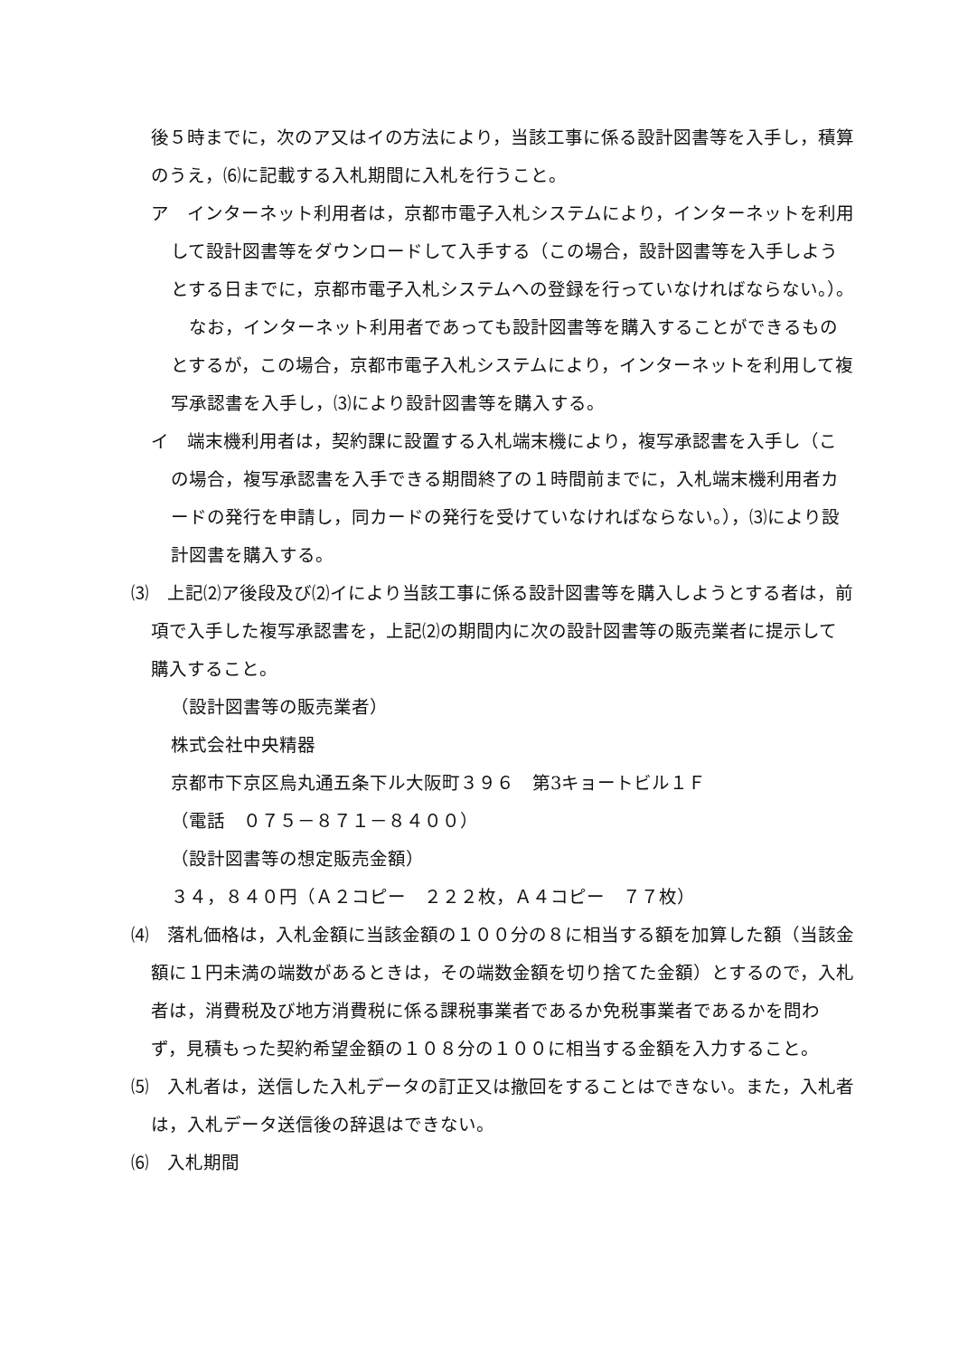後５時までに，次のア又はイの方法により，当該工事に係る設計図書等を入手し，積算のうえ，⑹に記載する入札期間に入札を行うこと。
ア　インターネット利用者は，京都市電子入札システムにより，インターネットを利用して設計図書等をダウンロードして入手する（この場合，設計図書等を入手しようとする日までに，京都市電子入札システムへの登録を行っていなければならない。）。
　なお，インターネット利用者であっても設計図書等を購入することができるものとするが，この場合，京都市電子入札システムにより，インターネットを利用して複写承認書を入手し，⑶により設計図書等を購入する。
イ　端末機利用者は，契約課に設置する入札端末機により，複写承認書を入手し（この場合，複写承認書を入手できる期間終了の１時間前までに，入札端末機利用者カードの発行を申請し，同カードの発行を受けていなければならない。），⑶により設計図書を購入する。
⑶　上記⑵ア後段及び⑵イにより当該工事に係る設計図書等を購入しようとする者は，前項で入手した複写承認書を，上記⑵の期間内に次の設計図書等の販売業者に提示して購入すること。
（設計図書等の販売業者）
株式会社中央精器
京都市下京区烏丸通五条下ル大阪町３９６　第3キョートビル１Ｆ
（電話　０７５－８７１－８４００）
（設計図書等の想定販売金額）
３４，８４０円（Ａ２コピー　２２２枚，Ａ４コピー　７７枚）
⑷　落札価格は，入札金額に当該金額の１００分の８に相当する額を加算した額（当該金額に１円未満の端数があるときは，その端数金額を切り捨てた金額）とするので，入札者は，消費税及び地方消費税に係る課税事業者であるか免税事業者であるかを問わず，見積もった契約希望金額の１０８分の１００に相当する金額を入力すること。
⑸　入札者は，送信した入札データの訂正又は撤回をすることはできない。また，入札者は，入札データ送信後の辞退はできない。
⑹　入札期間